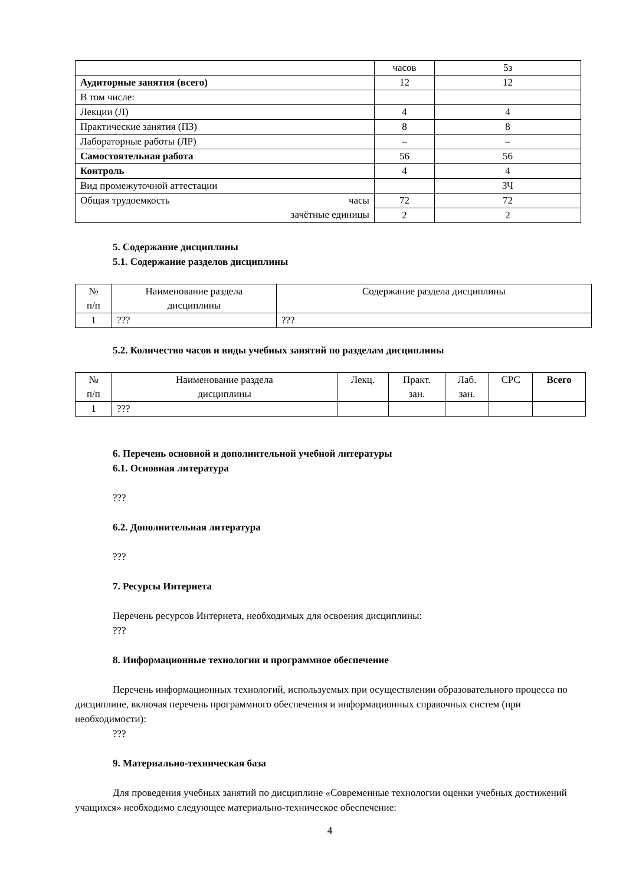| | часов | 5з |
| Аудиторные занятия (всего) | 12 | 12 |
| В том числе: | | |
| Лекции (Л) | 4 | 4 |
| Практические занятия (ПЗ) | 8 | 8 |
| Лабораторные работы (ЛР) | – | – |
| Самостоятельная работа | 56 | 56 |
| Контроль | 4 | 4 |
| Вид промежуточной аттестации | | ЗЧ |
| Общая трудоемкость часы зачётные единицы | 72 | 72 |
| | 2 | 2 |
5. Содержание дисциплины
5.1. Содержание разделов дисциплины
| № п/п | Наименование раздела дисциплины | Содержание раздела дисциплины |
| 1 | ??? | ??? |
5.2. Количество часов и виды учебных занятий по разделам дисциплины
| № п/п | Наименование раздела дисциплины | Лекц. | Практ. зан. | Лаб. зан. | СРС | Всего |
| 1 | ??? | | | | | |
6. Перечень основной и дополнительной учебной литературы
6.1. Основная литература
???
6.2. Дополнительная литература
???
7. Ресурсы Интернета
Перечень ресурсов Интернета, необходимых для освоения дисциплины:
???
8. Информационные технологии и программное обеспечение
Перечень информационных технологий, используемых при осуществлении образовательного процесса по дисциплине, включая перечень программного обеспечения и информационных справочных систем (при необходимости):
???
9. Материально-техническая база
Для проведения учебных занятий по дисциплине «Современные технологии оценки учебных достижений учащихся» необходимо следующее материально-техническое обеспечение:
4